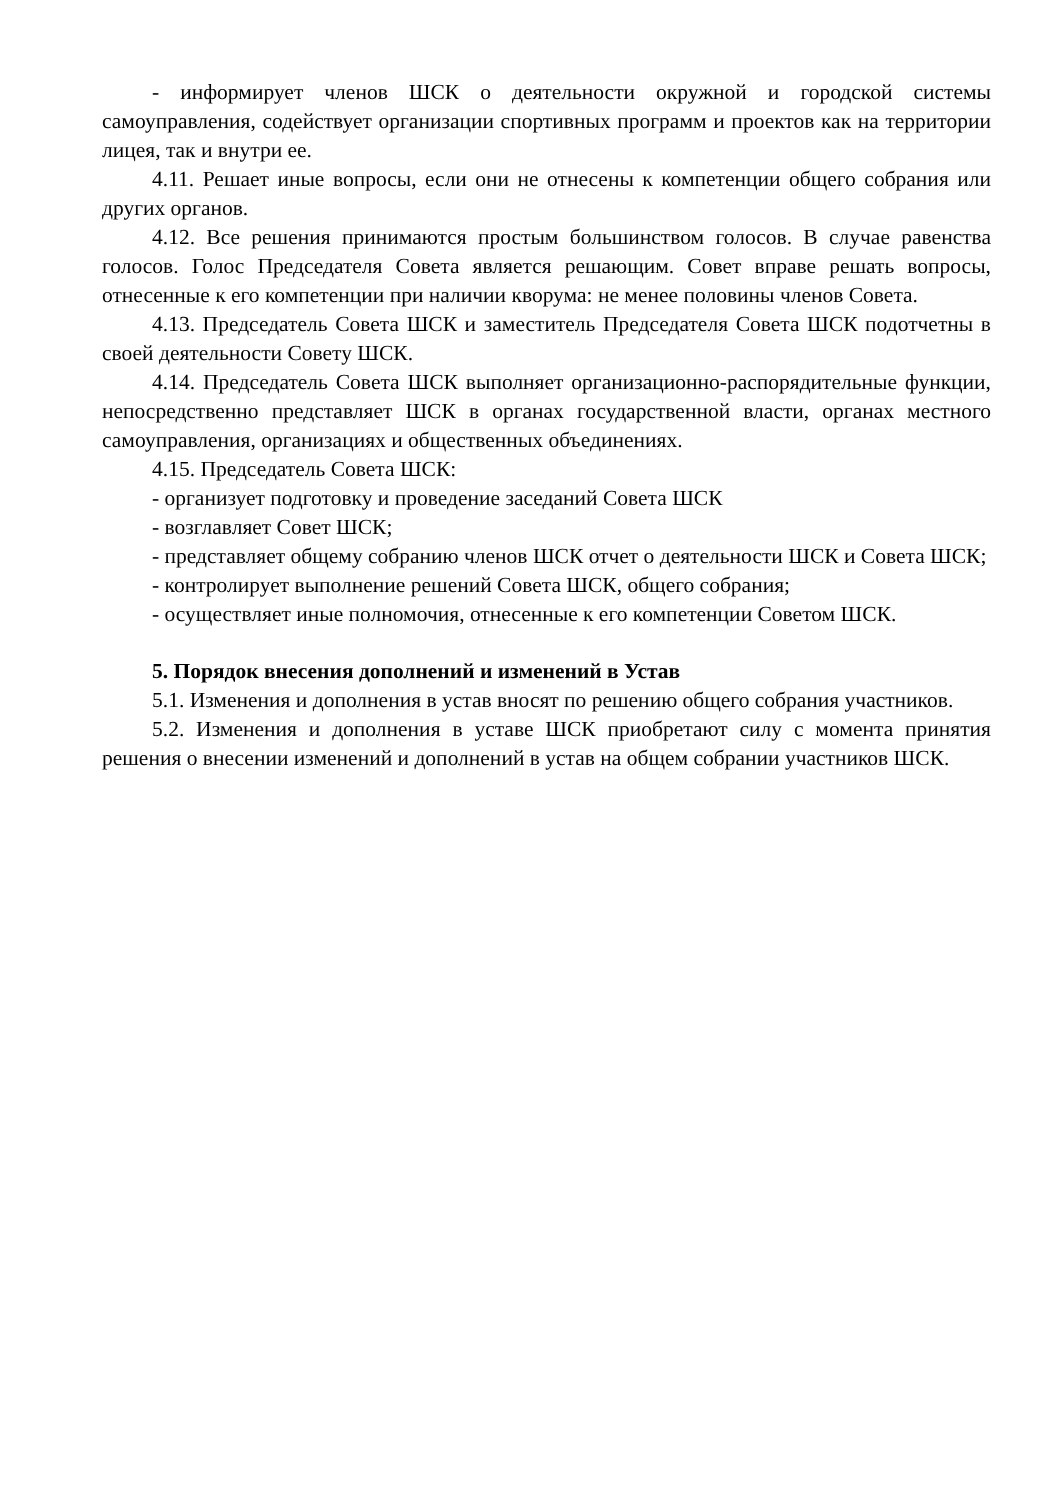- информирует членов ШСК о деятельности окружной и городской системы самоуправления, содействует организации спортивных программ и проектов как на территории лицея, так и внутри ее.
4.11. Решает иные вопросы, если они не отнесены к компетенции общего собрания или других органов.
4.12. Все решения принимаются простым большинством голосов. В случае равенства голосов. Голос Председателя Совета является решающим. Совет вправе решать вопросы, отнесенные к его компетенции при наличии кворума: не менее половины членов Совета.
4.13. Председатель Совета ШСК и заместитель Председателя Совета ШСК подотчетны в своей деятельности Совету ШСК.
4.14. Председатель Совета ШСК выполняет организационно-распорядительные функции, непосредственно представляет ШСК в органах государственной власти, органах местного самоуправления, организациях и общественных объединениях.
4.15. Председатель Совета ШСК:
- организует подготовку и проведение заседаний Совета ШСК
- возглавляет Совет ШСК;
- представляет общему собранию членов ШСК отчет о деятельности ШСК и Совета ШСК;
- контролирует выполнение решений Совета ШСК, общего собрания;
- осуществляет иные полномочия, отнесенные к его компетенции Советом ШСК.
5. Порядок внесения дополнений и изменений в Устав
5.1. Изменения и дополнения в устав вносят по решению общего собрания участников.
5.2. Изменения и дополнения в уставе ШСК приобретают силу с момента принятия решения о внесении изменений и дополнений в устав на общем собрании участников ШСК.